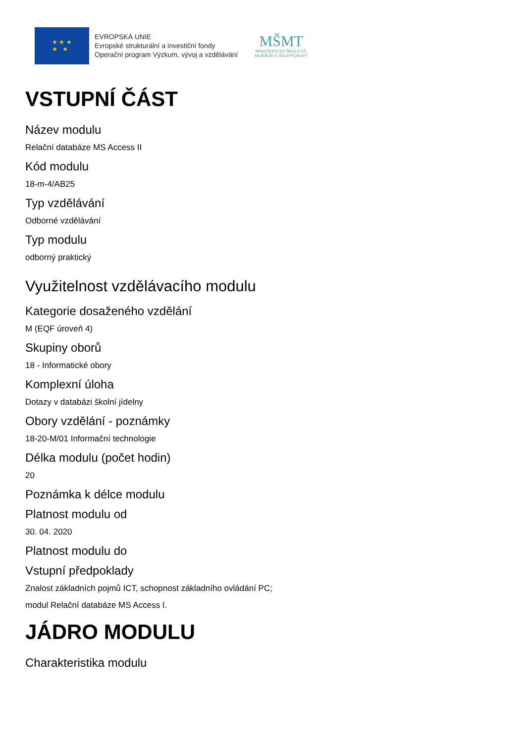★ ★ ★
★ ★
EVROPSKÁ UNIE
Evropské strukturální a investiční fondy
Operační program Výzkum, vývoj a vzdělávání
MŠMT
MINISTERSTVO ŠKOLSTVÍ,
MLÁDEŽE A TĚLOVÝCHOVY
VSTUPNÍ ČÁST
Název modulu
Relační databáze MS Access II
Kód modulu
18-m-4/AB25
Typ vzdělávání
Odborné vzdělávání
Typ modulu
odborný praktický
Využitelnost vzdělávacího modulu
Kategorie dosaženého vzdělání
M (EQF úroveň 4)
Skupiny oborů
18 - Informatické obory
Komplexní úloha
Dotazy v databázi školní jídelny
Obory vzdělání - poznámky
18-20-M/01 Informační technologie
Délka modulu (počet hodin)
20
Poznámka k délce modulu
Platnost modulu od
30. 04. 2020
Platnost modulu do
Vstupní předpoklady
Znalost základních pojmů ICT, schopnost základního ovládání PC;
modul Relační databáze MS Access I.
JÁDRO MODULU
Charakteristika modulu